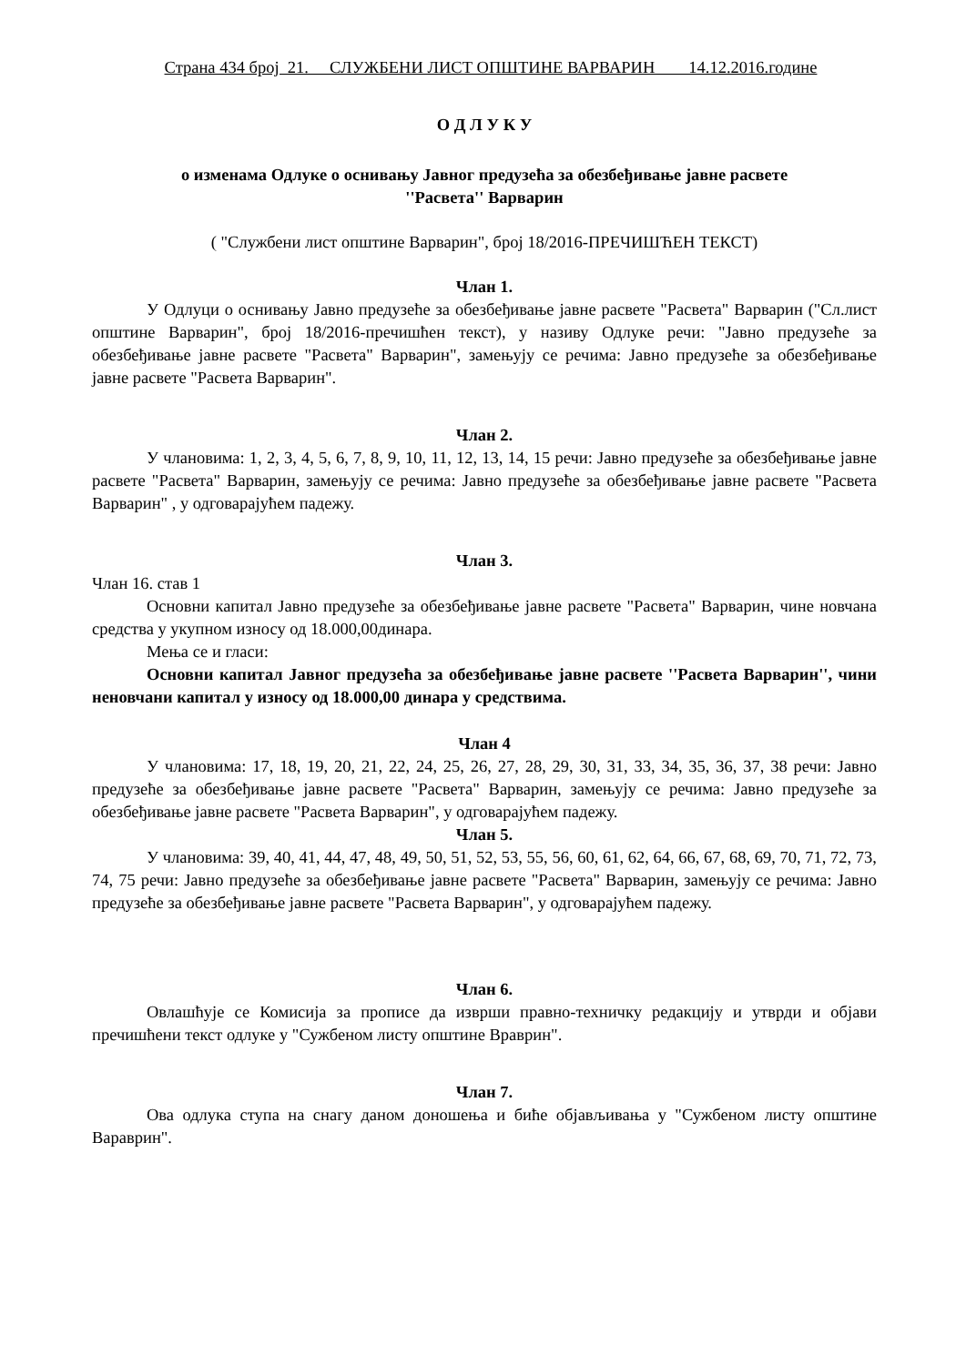Страна 434 број 21. СЛУЖБЕНИ ЛИСТ ОПШТИНЕ ВАРВАРИН 14.12.2016.године
О Д Л У К У
о изменама Одлуке о оснивању Јавног предузећа за обезбеђивање јавне расвете
''Расвета'' Варварин
( "Службени лист општине Варварин", број 18/2016-ПРЕЧИШЋЕН ТЕКСТ)
Члан 1.
У Одлуци о оснивању Јавно предузеће за обезбеђивање јавне расвете "Расвета" Варварин ("Сл.лист општине Варварин", број 18/2016-пречишћен текст), у називу Одлуке речи: "Јавно предузеће за обезбеђивање јавне расвете "Расвета" Варварин", замењују се речима: Јавно предузеће за обезбеђивање јавне расвете "Расвета Варварин".
Члан 2.
У члановима: 1, 2, 3, 4, 5, 6, 7, 8, 9, 10, 11, 12, 13, 14, 15 речи: Јавно предузеће за обезбеђивање јавне расвете "Расвета" Варварин, замењују се речима: Јавно предузеће за обезбеђивање јавне расвете "Расвета Варварин" , у одговарајућем падежу.
Члан 3.
Члан 16. став 1
Основни капитал Јавно предузеће за обезбеђивање јавне расвете "Расвета" Варварин, чине новчана средства у укупном износу од 18.000,00динара.
Мења се и гласи:
Основни капитал Јавног предузећа за обезбеђивање јавне расвете ''Расвета Варварин'', чини неновчани капитал у износу од 18.000,00 динара у средствима.
Члан 4
У члановима: 17, 18, 19, 20, 21, 22, 24, 25, 26, 27, 28, 29, 30, 31, 33, 34, 35, 36, 37, 38 речи: Јавно предузеће за обезбеђивање јавне расвете "Расвета" Варварин, замењују се речима: Јавно предузеће за обезбеђивање јавне расвете "Расвета Варварин", у одговарајућем падежу.
Члан 5.
У члановима: 39, 40, 41, 44, 47, 48, 49, 50, 51, 52, 53, 55, 56, 60, 61, 62, 64, 66, 67, 68, 69, 70, 71, 72, 73, 74, 75 речи: Јавно предузеће за обезбеђивање јавне расвете "Расвета" Варварин, замењују се речима: Јавно предузеће за обезбеђивање јавне расвете "Расвета Варварин", у одговарајућем падежу.
Члан 6.
Овлашћује се Комисија за прописе да изврши правно-техничку редакцију и утврди и објави пречишћени текст одлуке у "Сужбеном листу општине Враврин".
Члан 7.
Ова одлука ступа на снагу даном доношења и биће објављивања у "Сужбеном листу општине Вараврин".